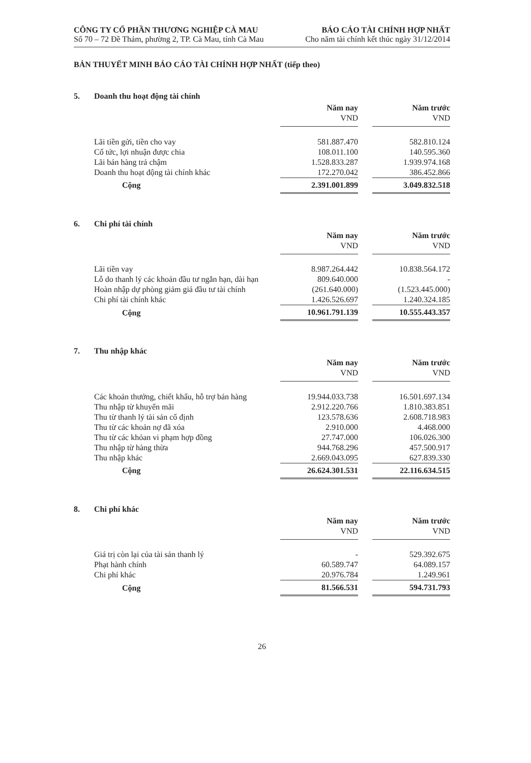CÔNG TY CỔ PHẦN THƯƠNG NGHIỆP CÀ MAU
Số 70 – 72 Đề Thám, phường 2, TP. Cà Mau, tỉnh Cà Mau
BÁO CÁO TÀI CHÍNH HỢP NHẤT
Cho năm tài chính kết thúc ngày 31/12/2014
BẢN THUYẾT MINH BÁO CÁO TÀI CHÍNH HỢP NHẤT (tiếp theo)
5. Doanh thu hoạt động tài chính
| | Năm nay | | Năm trước |
| | VND | | VND |
| Lãi tiền gửi, tiền cho vay | 581.887.470 | | 582.810.124 |
| Cổ tức, lợi nhuận được chia | 108.011.100 | | 140.595.360 |
| Lãi bán hàng trả chậm | 1.528.833.287 | | 1.939.974.168 |
| Doanh thu hoạt động tài chính khác | 172.270.042 | | 386.452.866 |
| Cộng | 2.391.001.899 | | 3.049.832.518 |
6. Chi phí tài chính
| | Năm nay | | Năm trước |
| | VND | | VND |
| Lãi tiền vay | 8.987.264.442 | | 10.838.564.172 |
| Lỗ do thanh lý các khoản đầu tư ngắn hạn, dài hạn | 809.640.000 | | - |
| Hoàn nhập dự phòng giảm giá đầu tư tài chính | (261.640.000) | | (1.523.445.000) |
| Chi phí tài chính khác | 1.426.526.697 | | 1.240.324.185 |
| Cộng | 10.961.791.139 | | 10.555.443.357 |
7. Thu nhập khác
| | Năm nay | | Năm trước |
| | VND | | VND |
| Các khoản thưởng, chiết khấu, hỗ trợ bán hàng | 19.944.033.738 | | 16.501.697.134 |
| Thu nhập từ khuyến mãi | 2.912.220.766 | | 1.810.383.851 |
| Thu từ thanh lý tài sản cố định | 123.578.636 | | 2.608.718.983 |
| Thu từ các khoản nợ đã xóa | 2.910.000 | | 4.468.000 |
| Thu từ các khỏan vi phạm hợp đồng | 27.747.000 | | 106.026.300 |
| Thu nhập từ hàng thừa | 944.768.296 | | 457.500.917 |
| Thu nhập khác | 2.669.043.095 | | 627.839.330 |
| Cộng | 26.624.301.531 | | 22.116.634.515 |
8. Chi phí khác
| | Năm nay | | Năm trước |
| | VND | | VND |
| Giá trị còn lại của tài sản thanh lý | - | | 529.392.675 |
| Phạt hành chính | 60.589.747 | | 64.089.157 |
| Chi phí khác | 20.976.784 | | 1.249.961 |
| Cộng | 81.566.531 | | 594.731.793 |
26